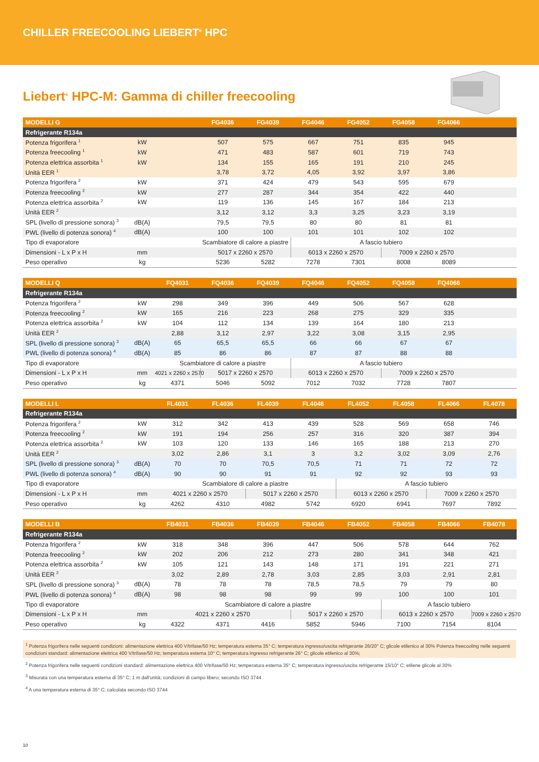CHILLER FREECOOLING LIEBERT<sup>®</sup> HPC
Liebert<sup>®</sup> HPC-M: Gamma di chiller freecooling
| MODELLI G | | | FG4036 | FG4039 | FG4046 | FG4052 | FG4058 | FG4066 | |
| --- | --- | --- | --- | --- | --- | --- | --- | --- | --- |
| Refrigerante R134a | | | | | | | | | |
| Potenza frigorifera <sup>1</sup> | kW | | 507 | 575 | 667 | 751 | 835 | 945 | |
| Potenza freecooling <sup>1</sup> | kW | | 471 | 483 | 587 | 601 | 719 | 743 | |
| Potenza elettrica assorbita <sup>1</sup> | kW | | 134 | 155 | 165 | 191 | 210 | 245 | |
| Unità EER <sup>1</sup> | | | 3,78 | 3,72 | 4,05 | 3,92 | 3,97 | 3,86 | |
| Potenza frigorifera <sup>2</sup> | kW | | 371 | 424 | 479 | 543 | 595 | 679 | |
| Potenza freecooling <sup>2</sup> | kW | | 277 | 287 | 344 | 354 | 422 | 440 | |
| Potenza elettrica assorbita <sup>2</sup> | kW | | 119 | 136 | 145 | 167 | 184 | 213 | |
| Unità EER <sup>2</sup> | | | 3,12 | 3,12 | 3,3 | 3,25 | 3,23 | 3,19 | |
| SPL (livello di pressione sonora) <sup>3</sup> | dB(A) | | 79,5 | 79,5 | 80 | 80 | 81 | 81 | |
| PWL (livello di potenza sonora) <sup>4</sup> | dB(A) | | 100 | 100 | 101 | 101 | 102 | 102 | |
| Tipo di evaporatore | | | Scambiatore di calore a piastre | | A fascio tubiero | | | | |
| Dimensioni - L x P x H | mm | | 5017 x 2260 x 2570 | | 6013 x 2260 x 2570 | | 7009 x 2260 x 2570 | | |
| Peso operativo | kg | | 5236 | 5282 | 7278 | 7301 | 8008 | 8089 | |
| MODELLI Q | | FQ4031 | FQ4036 | FQ4039 | FQ4046 | FQ4052 | FQ4058 | FQ4066 | |
| --- | --- | --- | --- | --- | --- | --- | --- | --- | --- |
| Refrigerante R134a | | | | | | | | | |
| Potenza frigorifera <sup>2</sup> | kW | 298 | 349 | 396 | 449 | 506 | 567 | 628 | |
| Potenza freecooling <sup>2</sup> | kW | 165 | 216 | 223 | 268 | 275 | 329 | 335 | |
| Potenza elettrica assorbita <sup>2</sup> | kW | 104 | 112 | 134 | 139 | 164 | 180 | 213 | |
| Unità EER <sup>2</sup> | | 2,88 | 3,12 | 2,97 | 3,22 | 3,08 | 3,15 | 2,95 | |
| SPL (livello di pressione sonora) <sup>3</sup> | dB(A) | 65 | 65,5 | 65,5 | 66 | 66 | 67 | 67 | |
| PWL (livello di potenza sonora) <sup>4</sup> | dB(A) | 85 | 86 | 86 | 87 | 87 | 88 | 88 | |
| Tipo di evaporatore | | Scambiatore di calore a piastre | | | A fascio tubiero | | | | |
| Dimensioni - L x P x H | mm | 4021 x 2260 x 2570 | 5017 x 2260 x 2570 | | 6013 x 2260 x 2570 | | 7009 x 2260 x 2570 | | |
| Peso operativo | kg | 4371 | 5046 | 5092 | 7012 | 7032 | 7728 | 7807 | |
| MODELLI L | | FL4031 | FL4036 | FL4039 | FL4046 | FL4052 | FL4058 | FL4066 | FL4078 |
| --- | --- | --- | --- | --- | --- | --- | --- | --- | --- |
| Refrigerante R134a | | | | | | | | | |
| Potenza frigorifera <sup>2</sup> | kW | 312 | 342 | 413 | 439 | 528 | 569 | 658 | 746 |
| Potenza freecooling <sup>2</sup> | kW | 191 | 194 | 256 | 257 | 316 | 320 | 387 | 394 |
| Potenza elettrica assorbita <sup>2</sup> | kW | 103 | 120 | 133 | 146 | 165 | 188 | 213 | 270 |
| Unità EER <sup>2</sup> | | 3,02 | 2,86 | 3,1 | 3 | 3,2 | 3,02 | 3,09 | 2,76 |
| SPL (livello di pressione sonora) <sup>3</sup> | dB(A) | 70 | 70 | 70,5 | 70,5 | 71 | 71 | 72 | 72 |
| PWL (livello di potenza sonora) <sup>4</sup> | dB(A) | 90 | 90 | 91 | 91 | 92 | 92 | 93 | 93 |
| Tipo di evaporatore | | Scambiatore di calore a piastre | | | | A fascio tubiero | | | |
| Dimensioni - L x P x H | mm | 4021 x 2260 x 2570 | | 5017 x 2260 x 2570 | | 6013 x 2260 x 2570 | | 7009 x 2260 x 2570 | |
| Peso operativo | kg | 4262 | 4310 | 4982 | 5742 | 6920 | 6941 | 7697 | 7892 |
| MODELLI B | | FB4031 | FB4036 | FB4039 | FB4046 | FB4052 | FB4058 | FB4066 | FB4078 |
| --- | --- | --- | --- | --- | --- | --- | --- | --- | --- |
| Refrigerante R134a | | | | | | | | | |
| Potenza frigorifera <sup>2</sup> | kW | 318 | 348 | 396 | 447 | 506 | 578 | 644 | 762 |
| Potenza freecooling <sup>2</sup> | kW | 202 | 206 | 212 | 273 | 280 | 341 | 348 | 421 |
| Potenza elettrica assorbita <sup>2</sup> | kW | 105 | 121 | 143 | 148 | 171 | 191 | 221 | 271 |
| Unità EER <sup>2</sup> | | 3,02 | 2,89 | 2,78 | 3,03 | 2,85 | 3,03 | 2,91 | 2,81 |
| SPL (livello di pressione sonora) <sup>3</sup> | dB(A) | 78 | 78 | 78 | 78,5 | 78,5 | 79 | 79 | 80 |
| PWL (livello di potenza sonora) <sup>4</sup> | dB(A) | 98 | 98 | 98 | 99 | 99 | 100 | 100 | 101 |
| Tipo di evaporatore | | Scambiatore di calore a piastre | | | | | A fascio tubiero | | |
| Dimensioni - L x P x H | mm | 4021 x 2260 x 2570 | | | 5017 x 2260 x 2570 | | 6013 x 2260 x 2570 | | 7009 x 2260 x 2570 |
| Peso operativo | kg | 4322 | 4371 | 4416 | 5852 | 5946 | 7100 | 7154 | 8104 |
<sup>1</sup> Potenza frigorifera nelle seguenti condizioni: alimentazione elettrica 400 V/trifase/50 Hz; temperatura esterna 35° C; temperatura ingresso/uscita refrigerante 26/20° C; glicole etilenico al 30% Potenza freecooling nelle seguenti condizioni standard: alimentazione elettrica 400 V/trifase/50 Hz; temperatura esterna 10° C; temperatura ingresso refrigerante 26° C; glicole etilenico al 30%;
<sup>2</sup> Potenza frigorifera nelle seguenti condizioni standard: alimentazione elettrica 400 V/trifase/50 Hz; temperatura esterna 35° C; temperatura ingresso/uscita refrigerante 15/10° C; etilene glicole al 30%
<sup>3</sup> Misurata con una temperatura esterna di 35° C; 1 m dall'unità; condizioni di campo libero; secondo ISO 3744
<sup>4</sup> A una temperatura esterna di 35° C; calcolata secondo ISO 3744
10